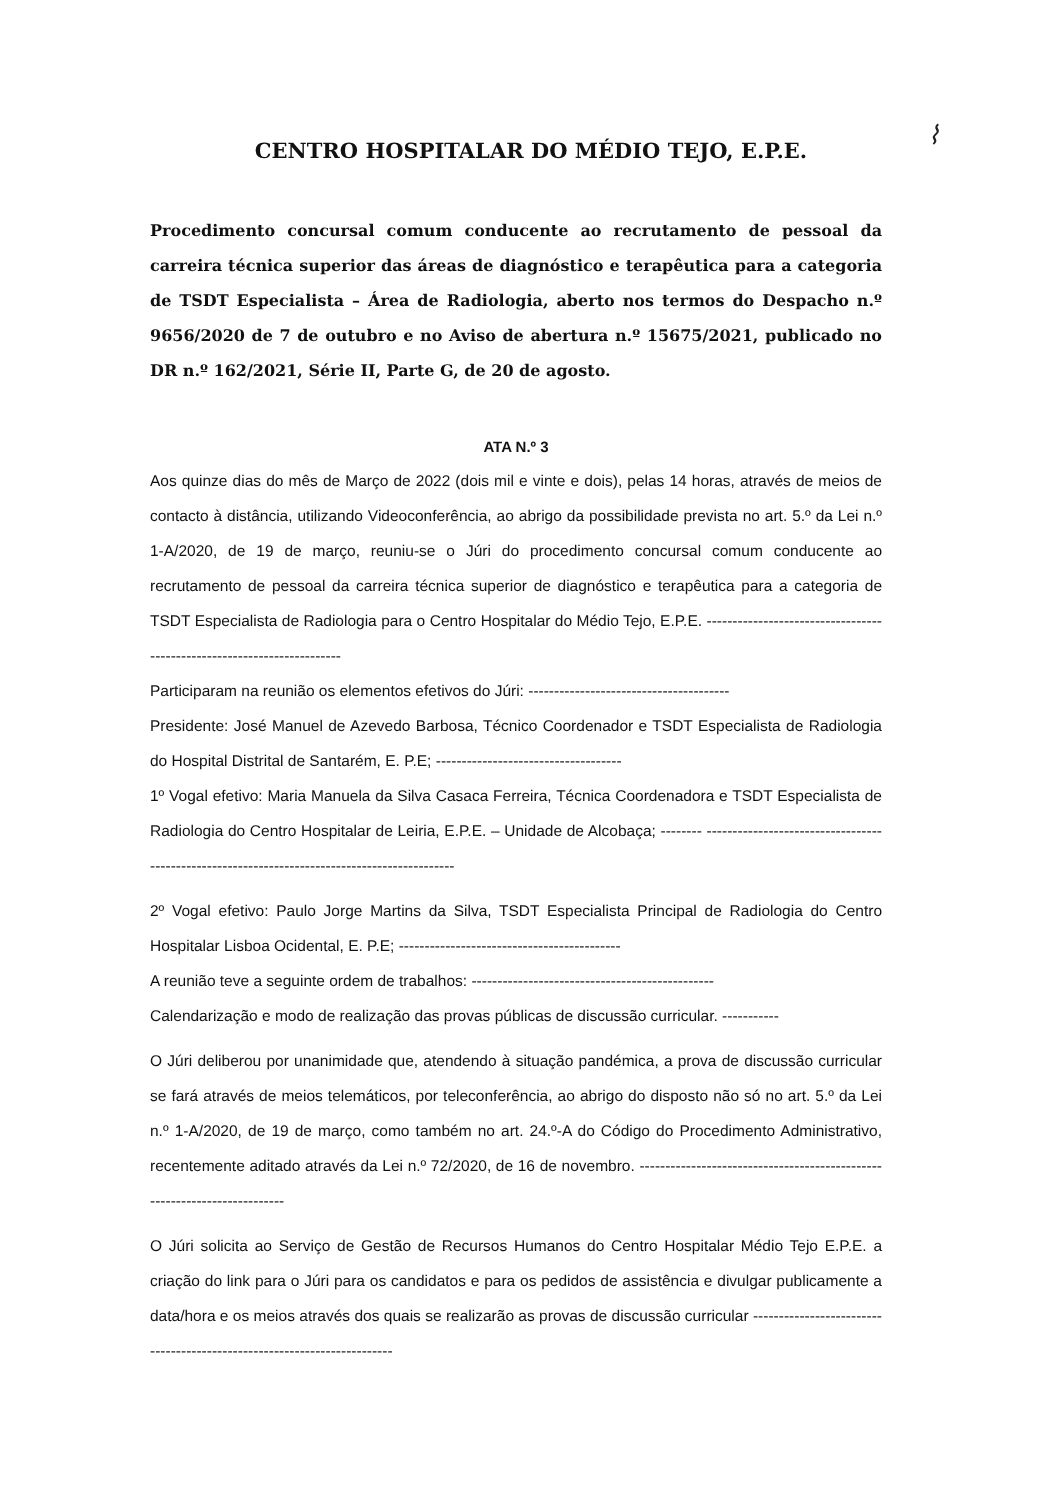⌇
CENTRO HOSPITALAR DO MÉDIO TEJO, E.P.E.
Procedimento concursal comum conducente ao recrutamento de pessoal da carreira técnica superior das áreas de diagnóstico e terapêutica para a categoria de TSDT Especialista – Área de Radiologia, aberto nos termos do Despacho n.º 9656/2020 de 7 de outubro e no Aviso de abertura n.º 15675/2021, publicado no DR n.º 162/2021, Série II, Parte G, de 20 de agosto.
ATA N.º 3
Aos quinze dias do mês de Março de 2022 (dois mil e vinte e dois), pelas 14 horas, através de meios de contacto à distância, utilizando Videoconferência, ao abrigo da possibilidade prevista no art. 5.º da Lei n.º 1-A/2020, de 19 de março, reuniu-se o Júri do procedimento concursal comum conducente ao recrutamento de pessoal da carreira técnica superior de diagnóstico e terapêutica para a categoria de TSDT Especialista de Radiologia para o Centro Hospitalar do Médio Tejo, E.P.E. -----------------------------------------------------------------------
Participaram na reunião os elementos efetivos do Júri: ---------------------------------------
Presidente: José Manuel de Azevedo Barbosa, Técnico Coordenador e TSDT Especialista de Radiologia do Hospital Distrital de Santarém, E. P.E; ------------------------------------
1º Vogal efetivo: Maria Manuela da Silva Casaca Ferreira, Técnica Coordenadora e TSDT Especialista de Radiologia do Centro Hospitalar de Leiria, E.P.E. – Unidade de Alcobaça; -------- ---------------------------------------------------------------------------------------------
2º Vogal efetivo: Paulo Jorge Martins da Silva, TSDT Especialista Principal de Radiologia do Centro Hospitalar Lisboa Ocidental, E. P.E; -------------------------------------------
A reunião teve a seguinte ordem de trabalhos: -----------------------------------------------
Calendarização e modo de realização das provas públicas de discussão curricular. -----------
O Júri deliberou por unanimidade que, atendendo à situação pandémica, a prova de discussão curricular se fará através de meios telemáticos, por teleconferência, ao abrigo do disposto não só no art. 5.º da Lei n.º 1-A/2020, de 19 de março, como também no art. 24.º-A do Código do Procedimento Administrativo, recentemente aditado através da Lei n.º 72/2020, de 16 de novembro. -------------------------------------------------------------------------
O Júri solicita ao Serviço de Gestão de Recursos Humanos do Centro Hospitalar Médio Tejo E.P.E. a criação do link para o Júri para os candidatos e para os pedidos de assistência e divulgar publicamente a data/hora e os meios através dos quais se realizarão as provas de discussão curricular ------------------------------------------------------------------------